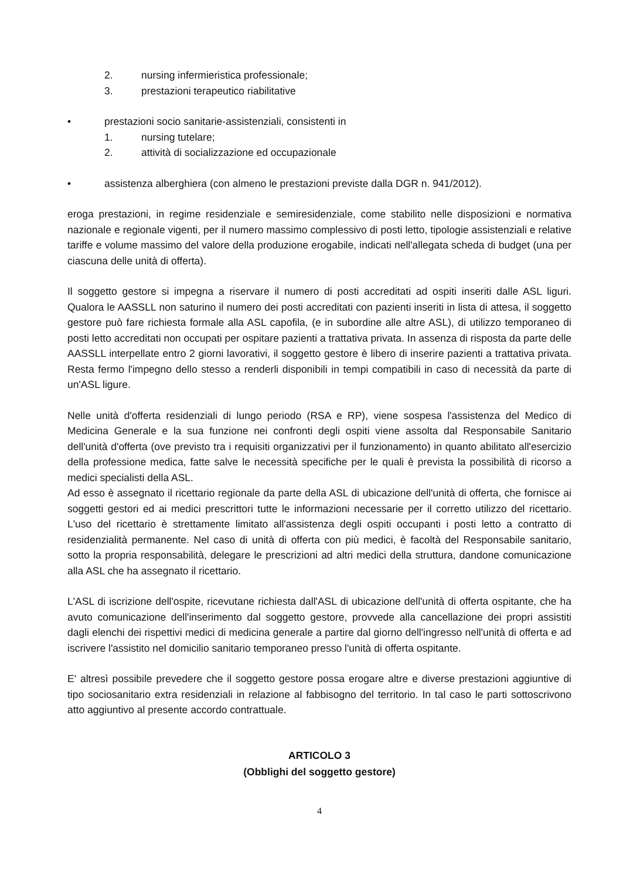2. nursing infermieristica professionale;
3. prestazioni terapeutico riabilitative
• prestazioni socio sanitarie-assistenziali, consistenti in
1. nursing tutelare;
2. attività di socializzazione ed occupazionale
• assistenza alberghiera (con almeno le prestazioni previste dalla DGR n. 941/2012).
eroga prestazioni, in regime residenziale e semiresidenziale, come stabilito nelle disposizioni e normativa nazionale e regionale vigenti, per il numero massimo complessivo di posti letto, tipologie assistenziali e relative tariffe e volume massimo del valore della produzione erogabile, indicati nell'allegata scheda di budget (una per ciascuna delle unità di offerta).
Il soggetto gestore si impegna a riservare il numero di posti accreditati ad ospiti inseriti dalle ASL liguri. Qualora le AASSLL non saturino il numero dei posti accreditati con pazienti inseriti in lista di attesa, il soggetto gestore può fare richiesta formale alla ASL capofila, (e in subordine alle altre ASL), di utilizzo temporaneo di posti letto accreditati non occupati per ospitare pazienti a trattativa privata. In assenza di risposta da parte delle AASSLL interpellate entro 2 giorni lavorativi, il soggetto gestore è libero di inserire pazienti a trattativa privata. Resta fermo l'impegno dello stesso a renderli disponibili in tempi compatibili in caso di necessità da parte di un'ASL ligure.
Nelle unità d'offerta residenziali di lungo periodo (RSA e RP), viene sospesa l'assistenza del Medico di Medicina Generale e la sua funzione nei confronti degli ospiti viene assolta dal Responsabile Sanitario dell'unità d'offerta (ove previsto tra i requisiti organizzativi per il funzionamento) in quanto abilitato all'esercizio della professione medica, fatte salve le necessità specifiche per le quali è prevista la possibilità di ricorso a medici specialisti della ASL.
Ad esso è assegnato il ricettario regionale da parte della ASL di ubicazione dell'unità di offerta, che fornisce ai soggetti gestori ed ai medici prescrittori tutte le informazioni necessarie per il corretto utilizzo del ricettario. L'uso del ricettario è strettamente limitato all'assistenza degli ospiti occupanti i posti letto a contratto di residenzialità permanente. Nel caso di unità di offerta con più medici, è facoltà del Responsabile sanitario, sotto la propria responsabilità, delegare le prescrizioni ad altri medici della struttura, dandone comunicazione alla ASL che ha assegnato il ricettario.
L'ASL di iscrizione dell'ospite, ricevutane richiesta dall'ASL di ubicazione dell'unità di offerta ospitante, che ha avuto comunicazione dell'inserimento dal soggetto gestore, provvede alla cancellazione dei propri assistiti dagli elenchi dei rispettivi medici di medicina generale a partire dal giorno dell'ingresso nell'unità di offerta e ad iscrivere l'assistito nel domicilio sanitario temporaneo presso l'unità di offerta ospitante.
E' altresì possibile prevedere che il soggetto gestore possa erogare altre e diverse prestazioni aggiuntive di tipo sociosanitario extra residenziali in relazione al fabbisogno del territorio. In tal caso le parti sottoscrivono atto aggiuntivo al presente accordo contrattuale.
ARTICOLO 3
(Obblighi del soggetto gestore)
4